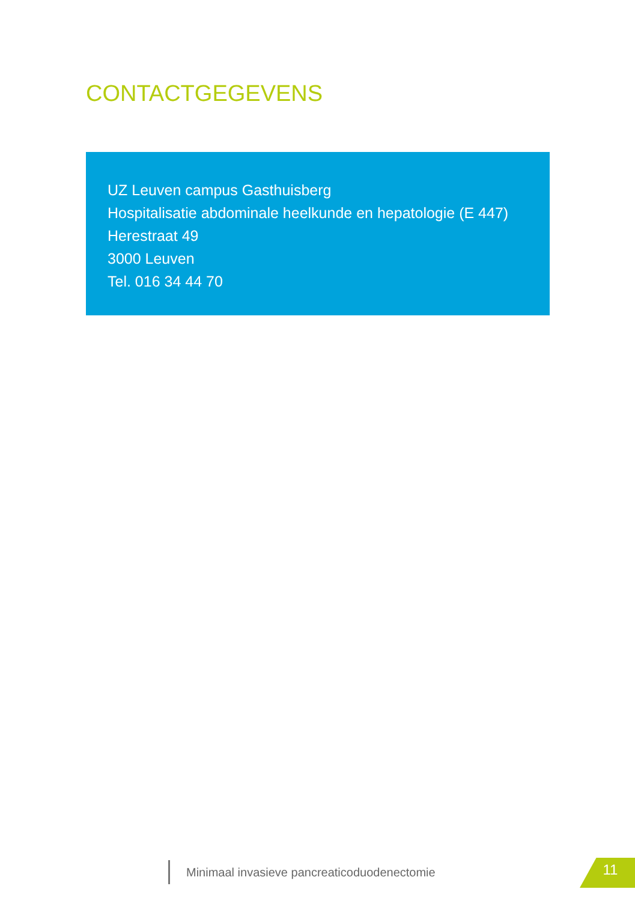CONTACTGEGEVENS
UZ Leuven campus Gasthuisberg
Hospitalisatie abdominale heelkunde en hepatologie (E 447)
Herestraat 49
3000 Leuven
Tel. 016 34 44 70
Minimaal invasieve pancreaticoduodenectomie
11